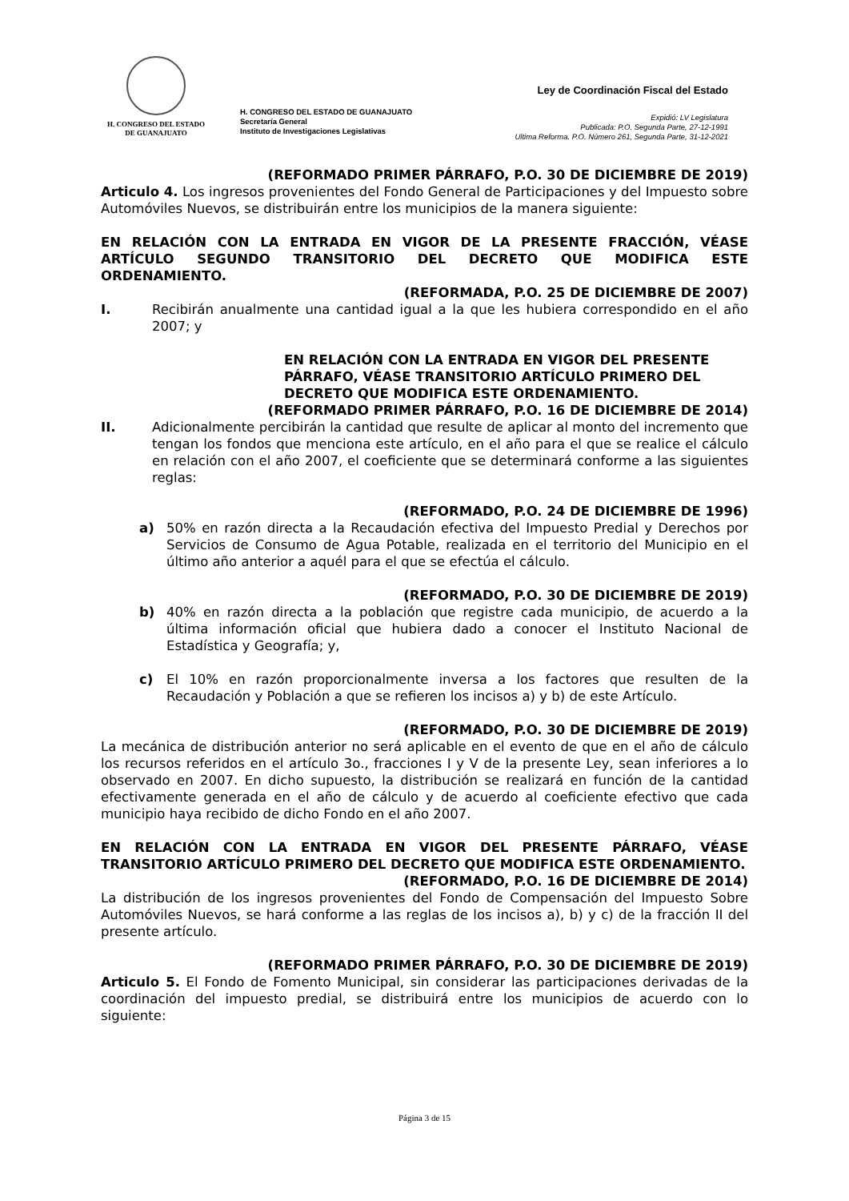H. CONGRESO DEL ESTADO
DE GUANAJUATO
H. CONGRESO DEL ESTADO DE GUANAJUATO
Secretaría General
Instituto de Investigaciones Legislativas
Ley de Coordinación Fiscal del Estado
Expidió: LV Legislatura
Publicada: P.O. Segunda Parte, 27-12-1991
Ultima Reforma. P.O. Número 261, Segunda Parte, 31-12-2021
(REFORMADO PRIMER PÁRRAFO, P.O. 30 DE DICIEMBRE DE 2019)
Articulo 4. Los ingresos provenientes del Fondo General de Participaciones y del Impuesto sobre Automóviles Nuevos, se distribuirán entre los municipios de la manera siguiente:
EN RELACIÓN CON LA ENTRADA EN VIGOR DE LA PRESENTE FRACCIÓN, VÉASE ARTÍCULO SEGUNDO TRANSITORIO DEL DECRETO QUE MODIFICA ESTE ORDENAMIENTO.
(REFORMADA, P.O. 25 DE DICIEMBRE DE 2007)
I. Recibirán anualmente una cantidad igual a la que les hubiera correspondido en el año 2007; y
EN RELACIÓN CON LA ENTRADA EN VIGOR DEL PRESENTE PÁRRAFO, VÉASE TRANSITORIO ARTÍCULO PRIMERO DEL DECRETO QUE MODIFICA ESTE ORDENAMIENTO.
(REFORMADO PRIMER PÁRRAFO, P.O. 16 DE DICIEMBRE DE 2014)
II. Adicionalmente percibirán la cantidad que resulte de aplicar al monto del incremento que tengan los fondos que menciona este artículo, en el año para el que se realice el cálculo en relación con el año 2007, el coeficiente que se determinará conforme a las siguientes reglas:
(REFORMADO, P.O. 24 DE DICIEMBRE DE 1996)
a) 50% en razón directa a la Recaudación efectiva del Impuesto Predial y Derechos por Servicios de Consumo de Agua Potable, realizada en el territorio del Municipio en el último año anterior a aquél para el que se efectúa el cálculo.
(REFORMADO, P.O. 30 DE DICIEMBRE DE 2019)
b) 40% en razón directa a la población que registre cada municipio, de acuerdo a la última información oficial que hubiera dado a conocer el Instituto Nacional de Estadística y Geografía; y,
c) El 10% en razón proporcionalmente inversa a los factores que resulten de la Recaudación y Población a que se refieren los incisos a) y b) de este Artículo.
(REFORMADO, P.O. 30 DE DICIEMBRE DE 2019)
La mecánica de distribución anterior no será aplicable en el evento de que en el año de cálculo los recursos referidos en el artículo 3o., fracciones I y V de la presente Ley, sean inferiores a lo observado en 2007. En dicho supuesto, la distribución se realizará en función de la cantidad efectivamente generada en el año de cálculo y de acuerdo al coeficiente efectivo que cada municipio haya recibido de dicho Fondo en el año 2007.
EN RELACIÓN CON LA ENTRADA EN VIGOR DEL PRESENTE PÁRRAFO, VÉASE TRANSITORIO ARTÍCULO PRIMERO DEL DECRETO QUE MODIFICA ESTE ORDENAMIENTO.
(REFORMADO, P.O. 16 DE DICIEMBRE DE 2014)
La distribución de los ingresos provenientes del Fondo de Compensación del Impuesto Sobre Automóviles Nuevos, se hará conforme a las reglas de los incisos a), b) y c) de la fracción II del presente artículo.
(REFORMADO PRIMER PÁRRAFO, P.O. 30 DE DICIEMBRE DE 2019)
Articulo 5. El Fondo de Fomento Municipal, sin considerar las participaciones derivadas de la coordinación del impuesto predial, se distribuirá entre los municipios de acuerdo con lo siguiente:
Página 3 de 15